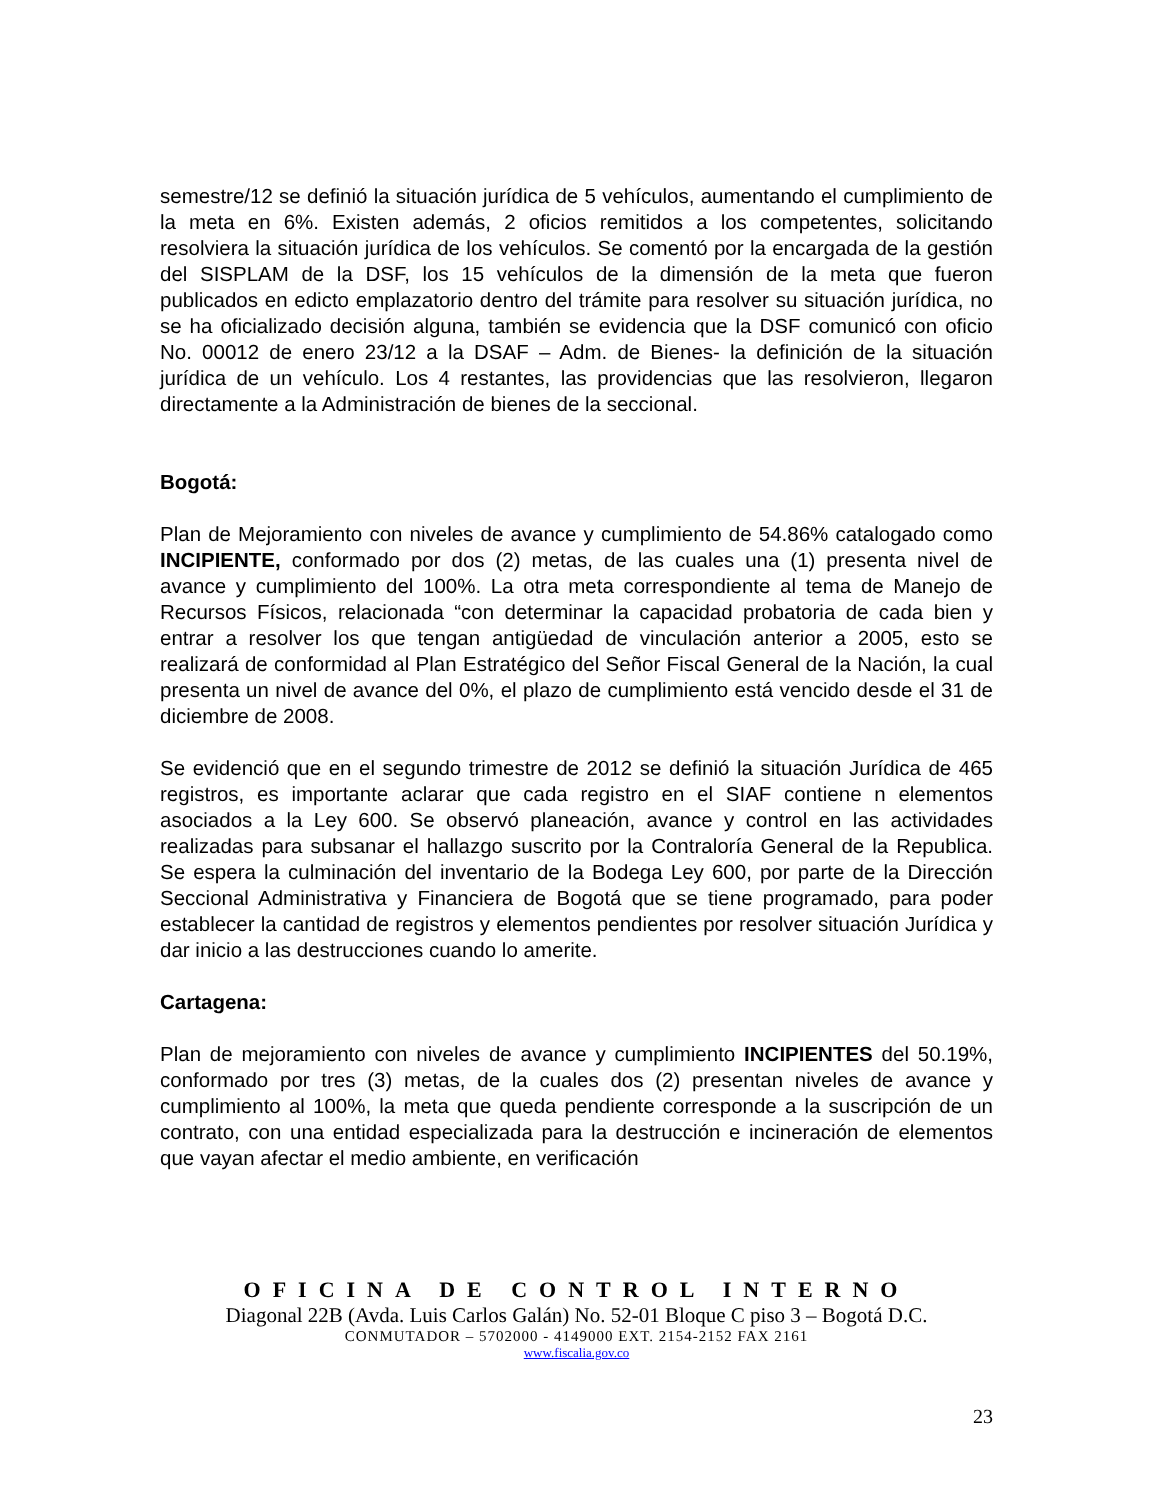semestre/12 se definió la situación jurídica de 5 vehículos, aumentando el cumplimiento de la meta en 6%. Existen además, 2 oficios remitidos a los competentes, solicitando resolviera la situación jurídica de los vehículos. Se comentó por la encargada de la gestión del SISPLAM de la DSF, los 15 vehículos de la dimensión de la meta que fueron publicados en edicto emplazatorio dentro del trámite para resolver su situación jurídica, no se ha oficializado decisión alguna, también se evidencia que la DSF comunicó con oficio No. 00012 de enero 23/12 a la DSAF – Adm. de Bienes- la definición de la situación jurídica de un vehículo. Los 4 restantes, las providencias que las resolvieron, llegaron directamente a la Administración de bienes de la seccional.
Bogotá:
Plan de Mejoramiento con niveles de avance y cumplimiento de 54.86% catalogado como INCIPIENTE, conformado por dos (2) metas, de las cuales una (1) presenta nivel de avance y cumplimiento del 100%. La otra meta correspondiente al tema de Manejo de Recursos Físicos, relacionada “con determinar la capacidad probatoria de cada bien y entrar a resolver los que tengan antigüedad de vinculación anterior a 2005, esto se realizará de conformidad al Plan Estratégico del Señor Fiscal General de la Nación, la cual presenta un nivel de avance del 0%, el plazo de cumplimiento está vencido desde el 31 de diciembre de 2008.
Se evidenció que en el segundo trimestre de 2012 se definió la situación Jurídica de 465 registros, es importante aclarar que cada registro en el SIAF contiene n elementos asociados a la Ley 600. Se observó planeación, avance y control en las actividades realizadas para subsanar el hallazgo suscrito por la Contraloría General de la Republica. Se espera la culminación del inventario de la Bodega Ley 600, por parte de la Dirección Seccional Administrativa y Financiera de Bogotá que se tiene programado, para poder establecer la cantidad de registros y elementos pendientes por resolver situación Jurídica y dar inicio a las destrucciones cuando lo amerite.
Cartagena:
Plan de mejoramiento con niveles de avance y cumplimiento INCIPIENTES del 50.19%, conformado por tres (3) metas, de la cuales dos (2) presentan niveles de avance y cumplimiento al 100%, la meta que queda pendiente corresponde a la suscripción de un contrato, con una entidad especializada para la destrucción e incineración de elementos que vayan afectar el medio ambiente, en verificación
OFICINA DE CONTROL INTERNO
Diagonal 22B (Avda. Luis Carlos Galán) No. 52-01 Bloque C piso 3 – Bogotá D.C.
CONMUTADOR – 5702000 - 4149000 EXT. 2154-2152 FAX 2161
www.fiscalia.gov.co
23